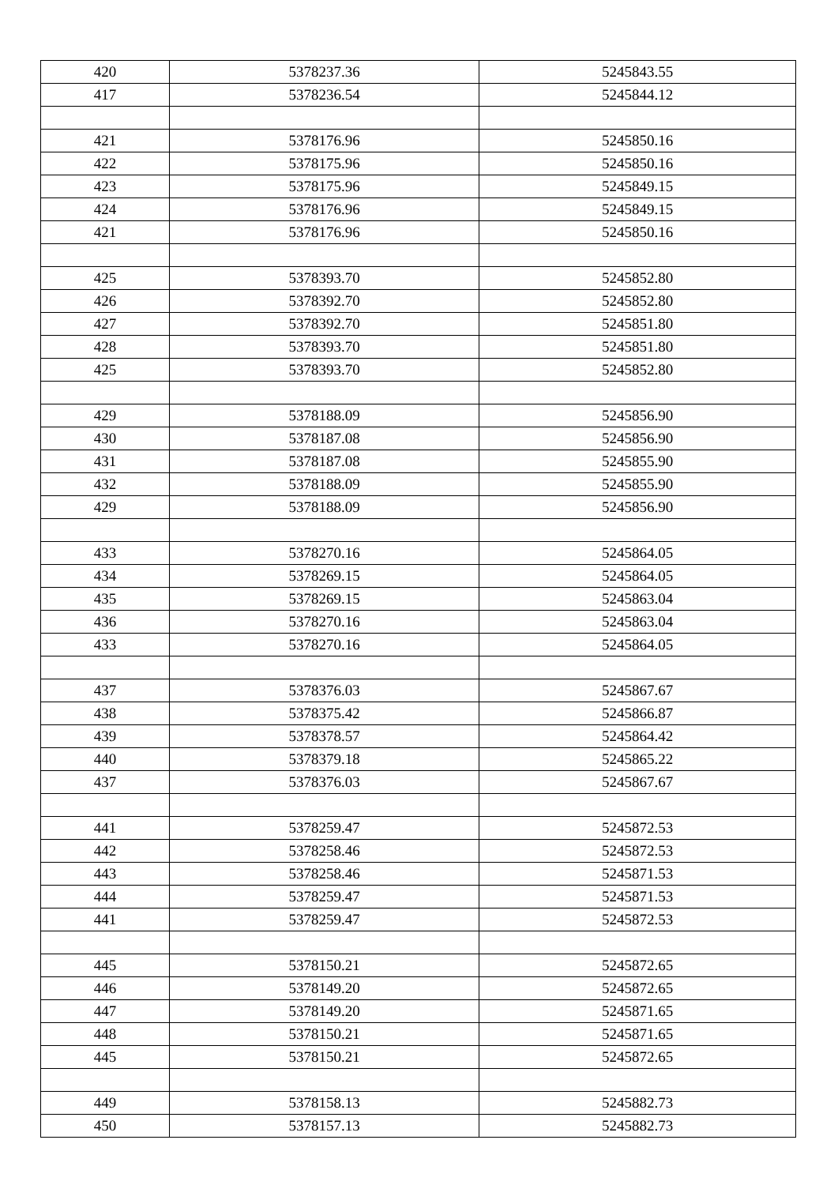| 420 | 5378237.36 | 5245843.55 |
| 417 | 5378236.54 | 5245844.12 |
| 421 | 5378176.96 | 5245850.16 |
| 422 | 5378175.96 | 5245850.16 |
| 423 | 5378175.96 | 5245849.15 |
| 424 | 5378176.96 | 5245849.15 |
| 421 | 5378176.96 | 5245850.16 |
| 425 | 5378393.70 | 5245852.80 |
| 426 | 5378392.70 | 5245852.80 |
| 427 | 5378392.70 | 5245851.80 |
| 428 | 5378393.70 | 5245851.80 |
| 425 | 5378393.70 | 5245852.80 |
| 429 | 5378188.09 | 5245856.90 |
| 430 | 5378187.08 | 5245856.90 |
| 431 | 5378187.08 | 5245855.90 |
| 432 | 5378188.09 | 5245855.90 |
| 429 | 5378188.09 | 5245856.90 |
| 433 | 5378270.16 | 5245864.05 |
| 434 | 5378269.15 | 5245864.05 |
| 435 | 5378269.15 | 5245863.04 |
| 436 | 5378270.16 | 5245863.04 |
| 433 | 5378270.16 | 5245864.05 |
| 437 | 5378376.03 | 5245867.67 |
| 438 | 5378375.42 | 5245866.87 |
| 439 | 5378378.57 | 5245864.42 |
| 440 | 5378379.18 | 5245865.22 |
| 437 | 5378376.03 | 5245867.67 |
| 441 | 5378259.47 | 5245872.53 |
| 442 | 5378258.46 | 5245872.53 |
| 443 | 5378258.46 | 5245871.53 |
| 444 | 5378259.47 | 5245871.53 |
| 441 | 5378259.47 | 5245872.53 |
| 445 | 5378150.21 | 5245872.65 |
| 446 | 5378149.20 | 5245872.65 |
| 447 | 5378149.20 | 5245871.65 |
| 448 | 5378150.21 | 5245871.65 |
| 445 | 5378150.21 | 5245872.65 |
| 449 | 5378158.13 | 5245882.73 |
| 450 | 5378157.13 | 5245882.73 |